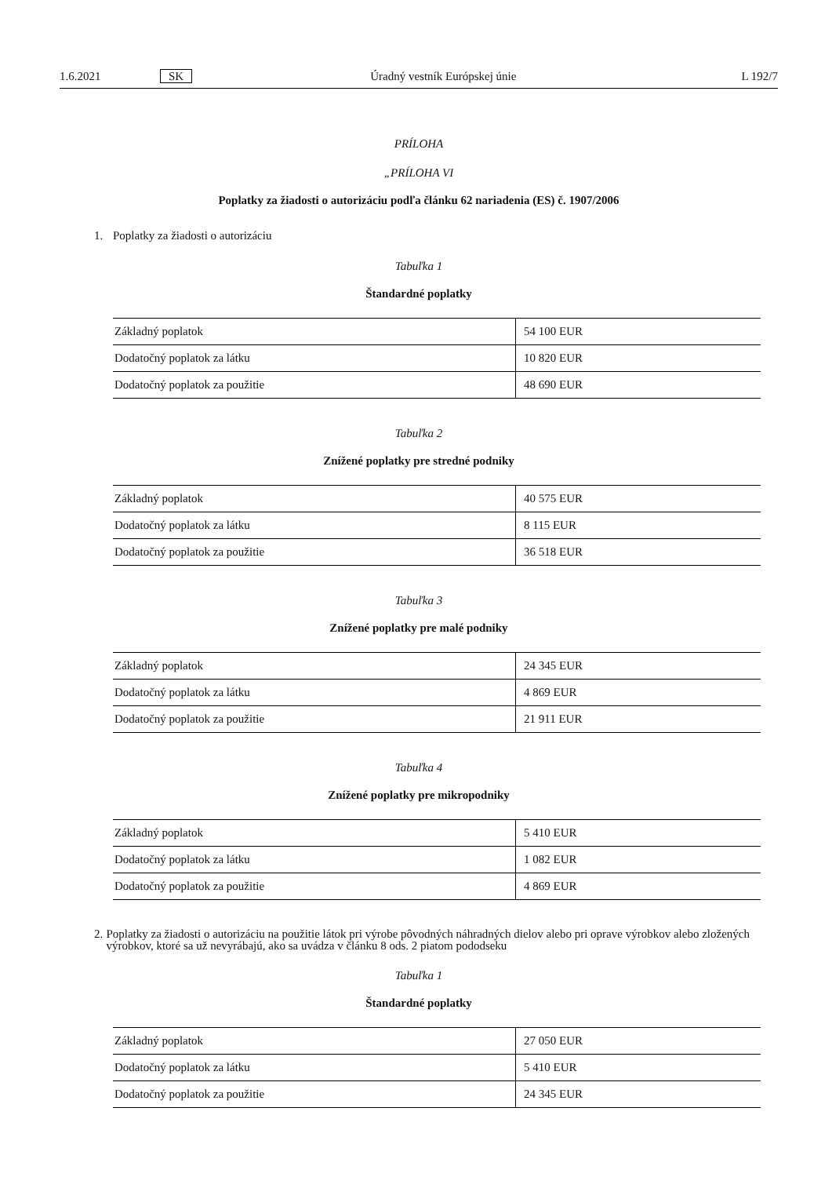1.6.2021 SK Úradný vestník Európskej únie L 192/7
PRÍLOHA
„PRÍLOHA VI
Poplatky za žiadosti o autorizáciu podľa článku 62 nariadenia (ES) č. 1907/2006
1. Poplatky za žiadosti o autorizáciu
Tabuľka 1
Štandardné poplatky
| Základný poplatok | 54 100 EUR |
| Dodatočný poplatok za látku | 10 820 EUR |
| Dodatočný poplatok za použitie | 48 690 EUR |
Tabuľka 2
Znížené poplatky pre stredné podniky
| Základný poplatok | 40 575 EUR |
| Dodatočný poplatok za látku | 8 115 EUR |
| Dodatočný poplatok za použitie | 36 518 EUR |
Tabuľka 3
Znížené poplatky pre malé podniky
| Základný poplatok | 24 345 EUR |
| Dodatočný poplatok za látku | 4 869 EUR |
| Dodatočný poplatok za použitie | 21 911 EUR |
Tabuľka 4
Znížené poplatky pre mikropodniky
| Základný poplatok | 5 410 EUR |
| Dodatočný poplatok za látku | 1 082 EUR |
| Dodatočný poplatok za použitie | 4 869 EUR |
2. Poplatky za žiadosti o autorizáciu na použitie látok pri výrobe pôvodných náhradných dielov alebo pri oprave výrobkov alebo zložených výrobkov, ktoré sa už nevyrábajú, ako sa uvádza v článku 8 ods. 2 piatom pododseku
Tabuľka 1
Štandardné poplatky
| Základný poplatok | 27 050 EUR |
| Dodatočný poplatok za látku | 5 410 EUR |
| Dodatočný poplatok za použitie | 24 345 EUR |